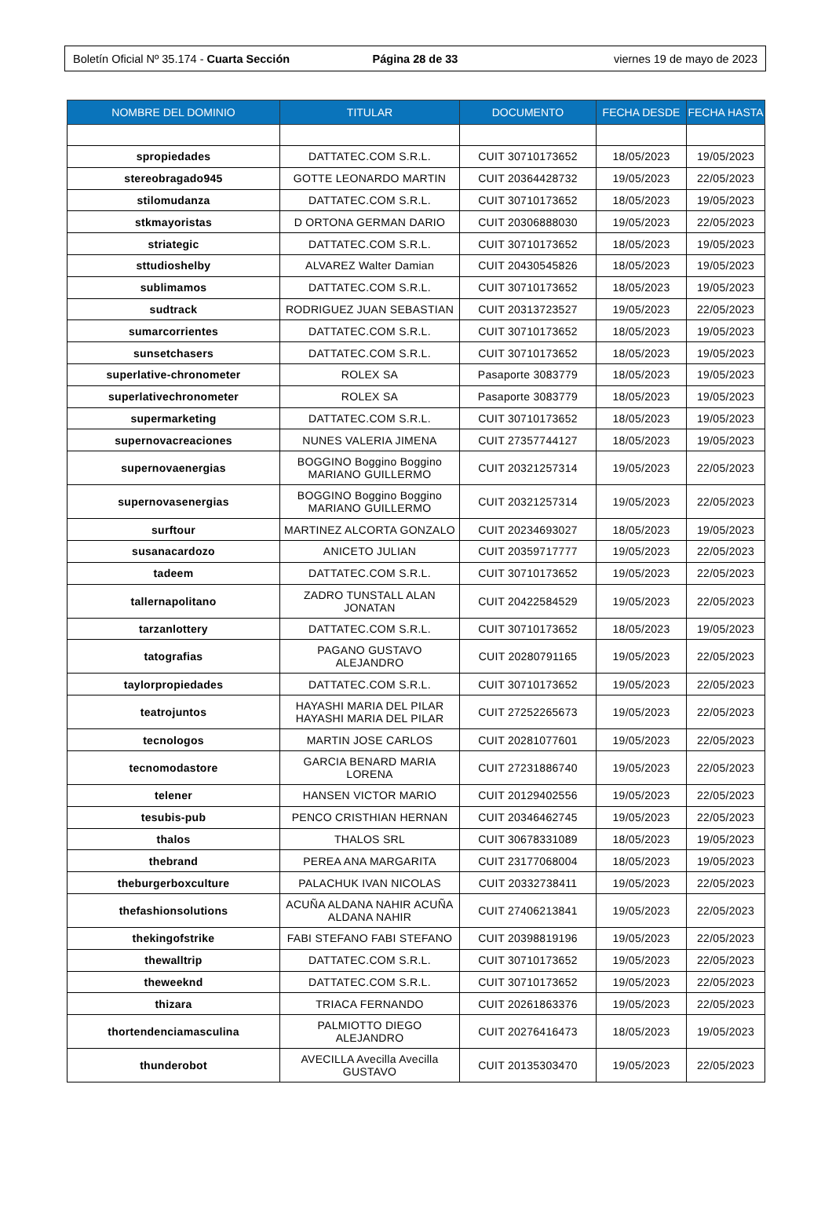Boletín Oficial Nº 35.174 - Cuarta Sección
Página 28 de 33 viernes 19 de mayo de 2023
| NOMBRE DEL DOMINIO | TITULAR | DOCUMENTO | FECHA DESDE | FECHA HASTA |
| --- | --- | --- | --- | --- |
| spropiedades | DATTATEC.COM S.R.L. | CUIT 30710173652 | 18/05/2023 | 19/05/2023 |
| stereobragado945 | GOTTE LEONARDO MARTIN | CUIT 20364428732 | 19/05/2023 | 22/05/2023 |
| stilomudanza | DATTATEC.COM S.R.L. | CUIT 30710173652 | 18/05/2023 | 19/05/2023 |
| stkmayoristas | D ORTONA GERMAN DARIO | CUIT 20306888030 | 19/05/2023 | 22/05/2023 |
| striategic | DATTATEC.COM S.R.L. | CUIT 30710173652 | 18/05/2023 | 19/05/2023 |
| sttudioshelby | ALVAREZ Walter Damian | CUIT 20430545826 | 18/05/2023 | 19/05/2023 |
| sublimamos | DATTATEC.COM S.R.L. | CUIT 30710173652 | 18/05/2023 | 19/05/2023 |
| sudtrack | RODRIGUEZ JUAN SEBASTIAN | CUIT 20313723527 | 19/05/2023 | 22/05/2023 |
| sumarcorrientes | DATTATEC.COM S.R.L. | CUIT 30710173652 | 18/05/2023 | 19/05/2023 |
| sunsetchasers | DATTATEC.COM S.R.L. | CUIT 30710173652 | 18/05/2023 | 19/05/2023 |
| superlative-chronometer | ROLEX SA | Pasaporte 3083779 | 18/05/2023 | 19/05/2023 |
| superlativechronometer | ROLEX SA | Pasaporte 3083779 | 18/05/2023 | 19/05/2023 |
| supermarketing | DATTATEC.COM S.R.L. | CUIT 30710173652 | 18/05/2023 | 19/05/2023 |
| supernovacreaciones | NUNES VALERIA JIMENA | CUIT 27357744127 | 18/05/2023 | 19/05/2023 |
| supernovaenergias | BOGGINO Boggino Boggino MARIANO GUILLERMO | CUIT 20321257314 | 19/05/2023 | 22/05/2023 |
| supernovasenergias | BOGGINO Boggino Boggino MARIANO GUILLERMO | CUIT 20321257314 | 19/05/2023 | 22/05/2023 |
| surftour | MARTINEZ ALCORTA GONZALO | CUIT 20234693027 | 18/05/2023 | 19/05/2023 |
| susanacardozo | ANICETO JULIAN | CUIT 20359717777 | 19/05/2023 | 22/05/2023 |
| tadeem | DATTATEC.COM S.R.L. | CUIT 30710173652 | 19/05/2023 | 22/05/2023 |
| tallernapolitano | ZADRO TUNSTALL ALAN JONATAN | CUIT 20422584529 | 19/05/2023 | 22/05/2023 |
| tarzanlottery | DATTATEC.COM S.R.L. | CUIT 30710173652 | 18/05/2023 | 19/05/2023 |
| tatografias | PAGANO GUSTAVO ALEJANDRO | CUIT 20280791165 | 19/05/2023 | 22/05/2023 |
| taylorpropiedades | DATTATEC.COM S.R.L. | CUIT 30710173652 | 19/05/2023 | 22/05/2023 |
| teatrojuntos | HAYASHI MARIA DEL PILAR HAYASHI MARIA DEL PILAR | CUIT 27252265673 | 19/05/2023 | 22/05/2023 |
| tecnologos | MARTIN JOSE CARLOS | CUIT 20281077601 | 19/05/2023 | 22/05/2023 |
| tecnomodastore | GARCIA BENARD MARIA LORENA | CUIT 27231886740 | 19/05/2023 | 22/05/2023 |
| telener | HANSEN VICTOR MARIO | CUIT 20129402556 | 19/05/2023 | 22/05/2023 |
| tesubis-pub | PENCO CRISTHIAN HERNAN | CUIT 20346462745 | 19/05/2023 | 22/05/2023 |
| thalos | THALOS SRL | CUIT 30678331089 | 18/05/2023 | 19/05/2023 |
| thebrand | PEREA ANA MARGARITA | CUIT 23177068004 | 18/05/2023 | 19/05/2023 |
| theburgerboxculture | PALACHUK IVAN NICOLAS | CUIT 20332738411 | 19/05/2023 | 22/05/2023 |
| thefashionsolutions | ACUÑA ALDANA NAHIR ACUÑA ALDANA NAHIR | CUIT 27406213841 | 19/05/2023 | 22/05/2023 |
| thekingofstrike | FABI STEFANO FABI STEFANO | CUIT 20398819196 | 19/05/2023 | 22/05/2023 |
| thewalltrip | DATTATEC.COM S.R.L. | CUIT 30710173652 | 19/05/2023 | 22/05/2023 |
| theweeknd | DATTATEC.COM S.R.L. | CUIT 30710173652 | 19/05/2023 | 22/05/2023 |
| thizara | TRIACA FERNANDO | CUIT 20261863376 | 19/05/2023 | 22/05/2023 |
| thortendenciamasculina | PALMIOTTO DIEGO ALEJANDRO | CUIT 20276416473 | 18/05/2023 | 19/05/2023 |
| thunderobot | AVECILLA Avecilla Avecilla GUSTAVO | CUIT 20135303470 | 19/05/2023 | 22/05/2023 |